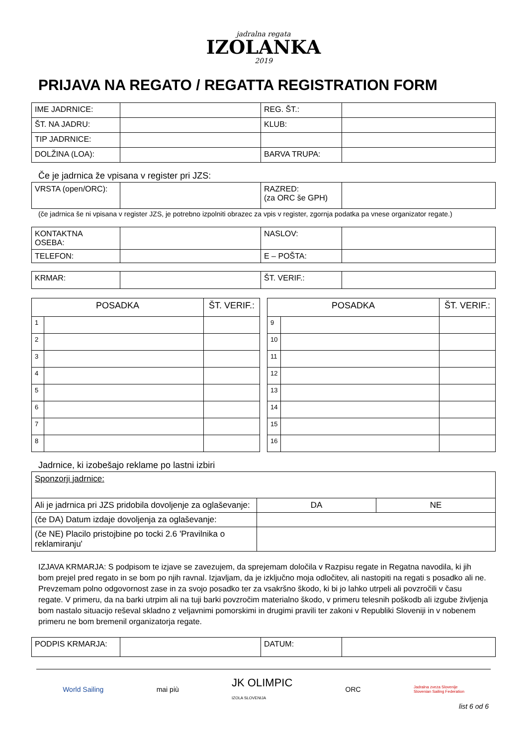jadralna regata
IZOLANKA
2019
PRIJAVA NA REGATO / REGATTA REGISTRATION FORM
| IME JADRNICE: | | REG. ŠT.: | |
| ŠT. NA JADRU: | | KLUB: | |
| TIP JADRNICE: | | | |
| DOLŽINA (LOA): | | BARVA TRUPA: | |
Če je jadrnica že vpisana v register pri JZS:
| VRSTA (open/ORC): | | RAZRED: (za ORC še GPH) | |
(če jadrnica še ni vpisana v register JZS, je potrebno izpolniti obrazec za vpis v register, zgornja podatka pa vnese organizator regate.)
| KONTAKTNA OSEBA: | | NASLOV: | |
| TELEFON: | | E – POŠTA: | |
| KRMAR: | | ŠT. VERIF.: | |
| POSADKA | | ŠT. VERIF.: |
| --- | --- | --- |
| 1 | | |
| 2 | | |
| 3 | | |
| 4 | | |
| 5 | | |
| 6 | | |
| 7 | | |
| 8 | | |
| POSADKA | | ŠT. VERIF.: |
| --- | --- | --- |
| 9 | | |
| 10 | | |
| 11 | | |
| 12 | | |
| 13 | | |
| 14 | | |
| 15 | | |
| 16 | | |
Jadrnice, ki izobešajo reklame po lastni izbiri
| Sponzorji jadrnice: | | |
| Ali je jadrnica pri JZS pridobila dovoljenje za oglaševanje: | DA | NE |
| (če DA) Datum izdaje dovoljenja za oglaševanje: | | |
| (če NE) Placilo pristojbine po tocki 2.6 'Pravilnika o reklamiranju' | | |
IZJAVA KRMARJA: S podpisom te izjave se zavezujem, da sprejemam določila v Razpisu regate in Regatna navodila, ki jih bom prejel pred regato in se bom po njih ravnal. Izjavljam, da je izključno moja odločitev, ali nastopiti na regati s posadko ali ne. Prevzemam polno odgovornost zase in za svojo posadko ter za vsakršno škodo, ki bi jo lahko utrpeli ali povzročili v času regate. V primeru, da na barki utrpim ali na tuji barki povzročim materialno škodo, v primeru telesnih poškodb ali izgube življenja bom nastalo situacijo reševal skladno z veljavnimi pomorskimi in drugimi pravili ter zakoni v Republiki Sloveniji in v nobenem primeru ne bom bremenil organizatorja regate.
| PODPIS KRMARJA: | | DATUM: | |
World Sailing mai più JK OLIMPIC
IZOLA SLOVENIJA ORC Jadralna zveza Slovenije
Slovenian Sailing Federation
list 6 od 6